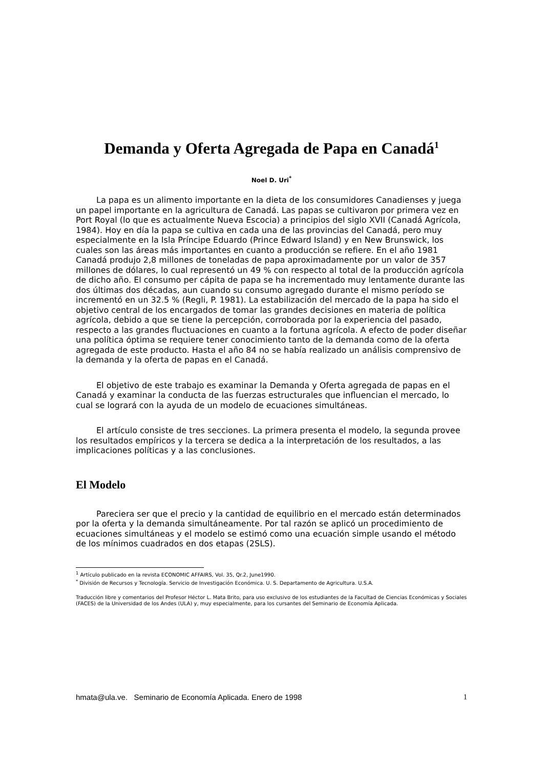Demanda y Oferta Agregada de Papa en Canadá<sup>1</sup>
Noel D. Uri<sup>*</sup>
La papa es un alimento importante en la dieta de los consumidores Canadienses y juega un papel importante en la agricultura de Canadá. Las papas se cultivaron por primera vez en Port Royal (lo que es actualmente Nueva Escocia) a principios del siglo XVII (Canadá Agrícola, 1984). Hoy en día la papa se cultiva en cada una de las provincias del Canadá, pero muy especialmente en la Isla Príncipe Eduardo (Prince Edward Island) y en New Brunswick, los cuales son las áreas más importantes en cuanto a producción se refiere. En el año 1981 Canadá produjo 2,8 millones de toneladas de papa aproximadamente por un valor de 357 millones de dólares, lo cual representó un 49 % con respecto al total de la producción agrícola de dicho año. El consumo per cápita de papa se ha incrementado muy lentamente durante las dos últimas dos décadas, aun cuando su consumo agregado durante el mismo período se incrementó en un 32.5 % (Regli, P. 1981). La estabilización del mercado de la papa ha sido el objetivo central de los encargados de tomar las grandes decisiones en materia de política agrícola, debido a que se tiene la percepción, corroborada por la experiencia del pasado, respecto a las grandes fluctuaciones en cuanto a la fortuna agrícola. A efecto de poder diseñar una política óptima se requiere tener conocimiento tanto de la demanda como de la oferta agregada de este producto. Hasta el año 84 no se había realizado un análisis comprensivo de la demanda y la oferta de papas en el Canadá.
El objetivo de este trabajo es examinar la Demanda y Oferta agregada de papas en el Canadá y examinar la conducta de las fuerzas estructurales que influencian el mercado, lo cual se logrará con la ayuda de un modelo de ecuaciones simultáneas.
El artículo consiste de tres secciones. La primera presenta el modelo, la segunda provee los resultados empíricos y la tercera se dedica a la interpretación de los resultados, a las implicaciones políticas y a las conclusiones.
El Modelo
Pareciera ser que el precio y la cantidad de equilibrio en el mercado están determinados por la oferta y la demanda simultáneamente. Por tal razón se aplicó un procedimiento de ecuaciones simultáneas y el modelo se estimó como una ecuación simple usando el método de los mínimos cuadrados en dos etapas (2SLS).
<sup>1</sup> Artículo publicado en la revista ECONOMIC AFFAIRS, Vol. 35, Qr.2, June1990.
<sup>*</sup> División de Recursos y Tecnología. Servicio de Investigación Económica. U. S. Departamento de Agricultura. U.S.A.
Traducción libre y comentarios del Profesor Héctor L. Mata Brito, para uso exclusivo de los estudiantes de la Facultad de Ciencias Económicas y Sociales (FACES) de la Universidad de los Andes (ULA) y, muy especialmente, para los cursantes del Seminario de Economía Aplicada.
hmata@ula.ve. Seminario de Economía Aplicada. Enero de 1998 1